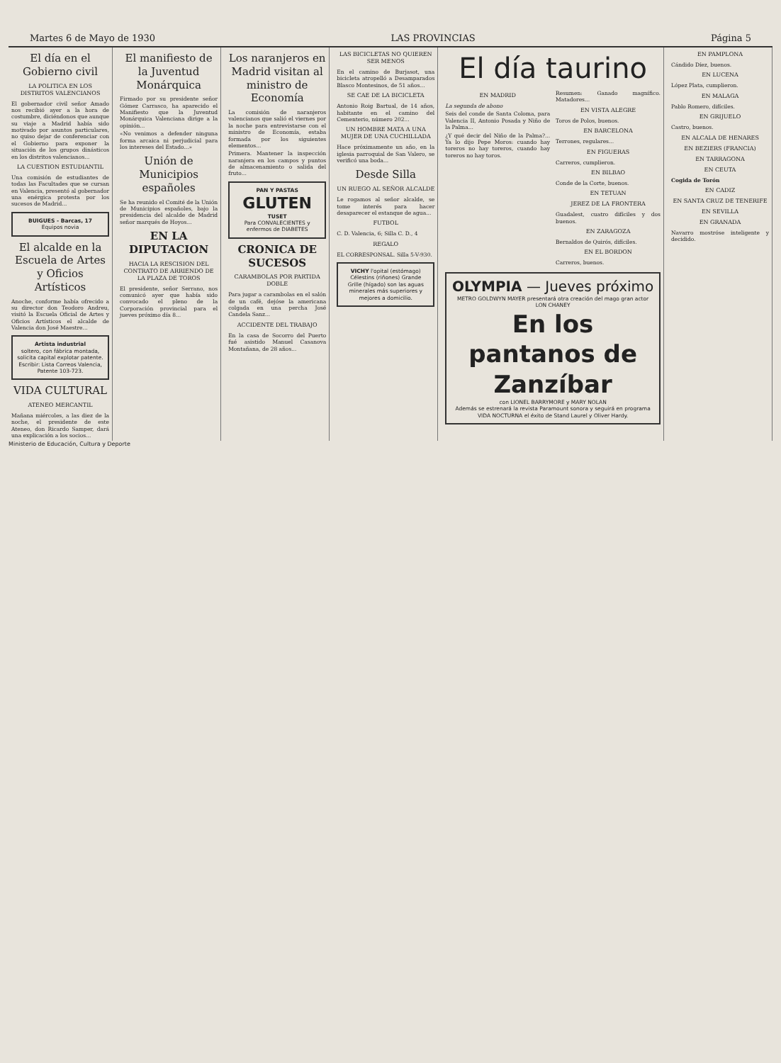Martes 6 de Mayo de 1930 LAS PROVINCIAS Página 5
El día en el Gobierno civil
LA POLITICA EN LOS DISTRITOS VALENCIANOS
El gobernador civil señor Amado nos recibió ayer a la hora de costumbre, diciéndonos que aunque su viaje a Madrid había sido motivado por asuntos particulares, no quiso dejar de conferenciar con el Gobierno para exponer la situación de los grupos dinásticos en los distritos valencianos...
LA CUESTION ESTUDIANTIL
Una comisión de estudiantes de todas las Facultades que se cursan en Valencia, presentó al gobernador una enérgica protesta por los sucesos de Madrid...
BUIGUES - Barcas, 17
Equipos novia
El alcalde en la Escuela de Artes y Oficios Artísticos
Anoche, conforme había ofrecido a su director don Teodoro Andreu, visitó la Escuela Oficial de Artes y Oficios Artísticos el alcalde de Valencia don José Maestre...
Artista industrial
soltero, con fábrica montada, solicita capital explotar patente. Escribir: Lista Correos Valencia, Patente 103-723.
VIDA CULTURAL
ATENEO MERCANTIL
Mañana miércoles, a las diez de la noche, el presidente de este Ateneo, don Ricardo Samper, dará una explicación a los socios...
El manifiesto de la Juventud Monárquica
Firmado por su presidente señor Gómez Carrasco, ha aparecido el Manifiesto que la Juventud Monárquica Valenciana dirige a la opinión...
«No venimos a defender ninguna forma arcaica ni perjudicial para los intereses del Estado...»
Unión de Municipios españoles
Se ha reunido el Comité de la Unión de Municipios españoles, bajo la presidencia del alcalde de Madrid señor marqués de Hoyos...
EN LA DIPUTACION
HACIA LA RESCISION DEL CONTRATO DE ARRIENDO DE LA PLAZA DE TOROS
El presidente, señor Serrano, nos comunicó ayer que había sido convocado el pleno de la Corporación provincial para el jueves próximo día 8...
Los naranjeros en Madrid visitan al ministro de Economía
La comisión de naranjeros valencianos que salió el viernes por la noche para entrevistarse con el ministro de Economía, estaba formada por los siguientes elementos...
Primera. Mantener la inspección naranjera en los campos y puntos de almacenamiento o salida del fruto...
PAN Y PASTAS
GLUTEN
TUSET
Para CONVALECIENTES y enfermos de DIABETES
CRONICA DE SUCESOS
CARAMBOLAS POR PARTIDA DOBLE
Para jugar a carambolas en el salón de un café, dejóse la americana colgada en una percha José Candela Sanz...
ACCIDENTE DEL TRABAJO
En la casa de Socorro del Puerto fué asistido Manuel Casanova Montañana, de 28 años...
LAS BICICLETAS NO QUIEREN SER MENOS
En el camino de Burjasot, una bicicleta atropelló a Desamparados Blasco Montesinos, de 51 años...
SE CAE DE LA BICICLETA
Antonio Roig Bartual, de 14 años, habitante en el camino del Cementerio, número 202...
UN HOMBRE MATA A UNA MUJER DE UNA CUCHILLADA
Hace próximamente un año, en la iglesia parroquial de San Valero, se verificó una boda...
Desde Silla
UN RUEGO AL SEÑOR ALCALDE
Le rogamos al señor alcalde, se tome interés para hacer desaparecer el estanque de agua...
FUTBOL
C. D. Valencia, 6; Silla C. D., 4
REGALO
EL CORRESPONSAL. Silla 5-V-930.
VICHY l'opital (estómago) Célestins (riñones) Grande Grille (hígado) son las aguas minerales más superiores y mejores a domicilio.
El día taurino
EN MADRID
La segunda de abono
Seis del conde de Santa Coloma, para Valencia II, Antonio Posada y Niño de la Palma...
¿Y qué decir del Niño de la Palma?... Ya lo dijo Pepe Moros: cuando hay toreros no hay toreros, cuando hay toreros no hay toros.
Resumen: Ganado magnífico. Matadores...
EN VISTA ALEGRE
Toros de Polos, buenos.
EN BARCELONA
Terrones, regulares...
EN FIGUERAS
Carreros, cumplieron.
EN BILBAO
Conde de la Corte, buenos.
EN TETUAN
JEREZ DE LA FRONTERA
Guadalest, cuatro difíciles y dos buenos.
EN ZARAGOZA
Bernaldos de Quirós, difíciles.
EN EL BORDON
Carreros, buenos.
OLYMPIA — Jueves próximo
METRO GOLDWYN MAYER presentará otra creación del mago gran actor LON CHANEY
En los pantanos de Zanzíbar
con LIONEL BARRYMORE y MARY NOLAN
Además se estrenará la revista Paramount sonora y seguirá en programa VIDA NOCTURNA el éxito de Stand Laurel y Oliver Hardy.
EN PAMPLONA
Cándido Díez, buenos.
EN LUCENA
López Plata, cumplieron.
EN MALAGA
Pablo Romero, difíciles.
EN GRIJUELO
Castro, buenos.
EN ALCALA DE HENARES
EN BEZIERS (FRANCIA)
EN TARRAGONA
EN CEUTA
Cogida de Torón
EN CADIZ
EN SANTA CRUZ DE TENERIFE
EN SEVILLA
EN GRANADA
Navarro mostróse inteligente y decidido.
Ministerio de Educación, Cultura y Deporte